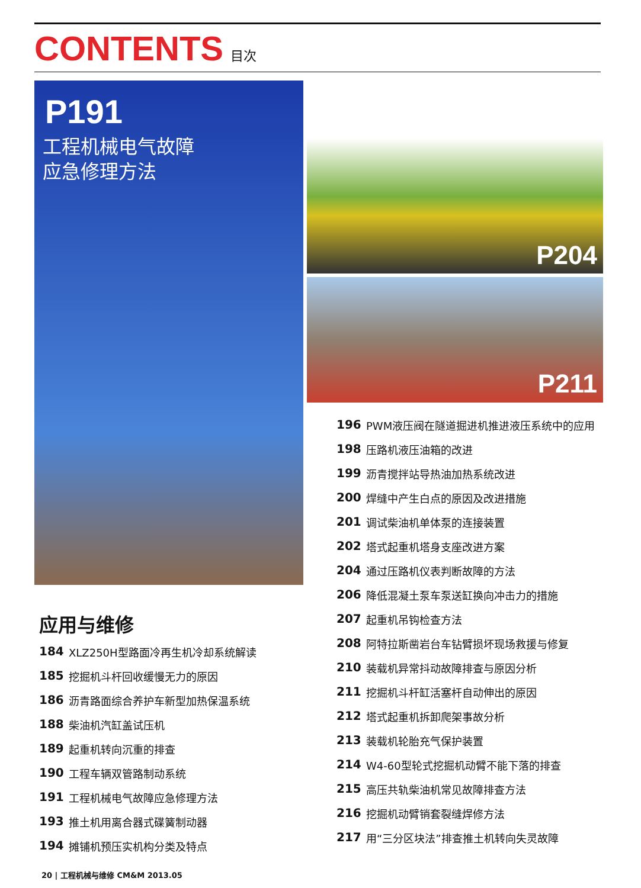CONTENTS 目次
P191
工程机械电气故障
应急修理方法
P204
P211
应用与维修
184 XLZ250H型路面冷再生机冷却系统解读
185 挖掘机斗杆回收缓慢无力的原因
186 沥青路面综合养护车新型加热保温系统
188 柴油机汽缸盖试压机
189 起重机转向沉重的排查
190 工程车辆双管路制动系统
191 工程机械电气故障应急修理方法
193 推土机用离合器式碟簧制动器
194 摊铺机预压实机构分类及特点
196 PWM液压阀在隧道掘进机推进液压系统中的应用
198 压路机液压油箱的改进
199 沥青搅拌站导热油加热系统改进
200 焊缝中产生白点的原因及改进措施
201 调试柴油机单体泵的连接装置
202 塔式起重机塔身支座改进方案
204 通过压路机仪表判断故障的方法
206 降低混凝土泵车泵送缸换向冲击力的措施
207 起重机吊钩检查方法
208 阿特拉斯凿岩台车钻臂损坏现场救援与修复
210 装载机异常抖动故障排查与原因分析
211 挖掘机斗杆缸活塞杆自动伸出的原因
212 塔式起重机拆卸爬架事故分析
213 装载机轮胎充气保护装置
214 W4-60型轮式挖掘机动臂不能下落的排查
215 高压共轨柴油机常见故障排查方法
216 挖掘机动臂销套裂缝焊修方法
217 用“三分区块法”排查推土机转向失灵故障
20 | 工程机械与维修 CM&M 2013.05